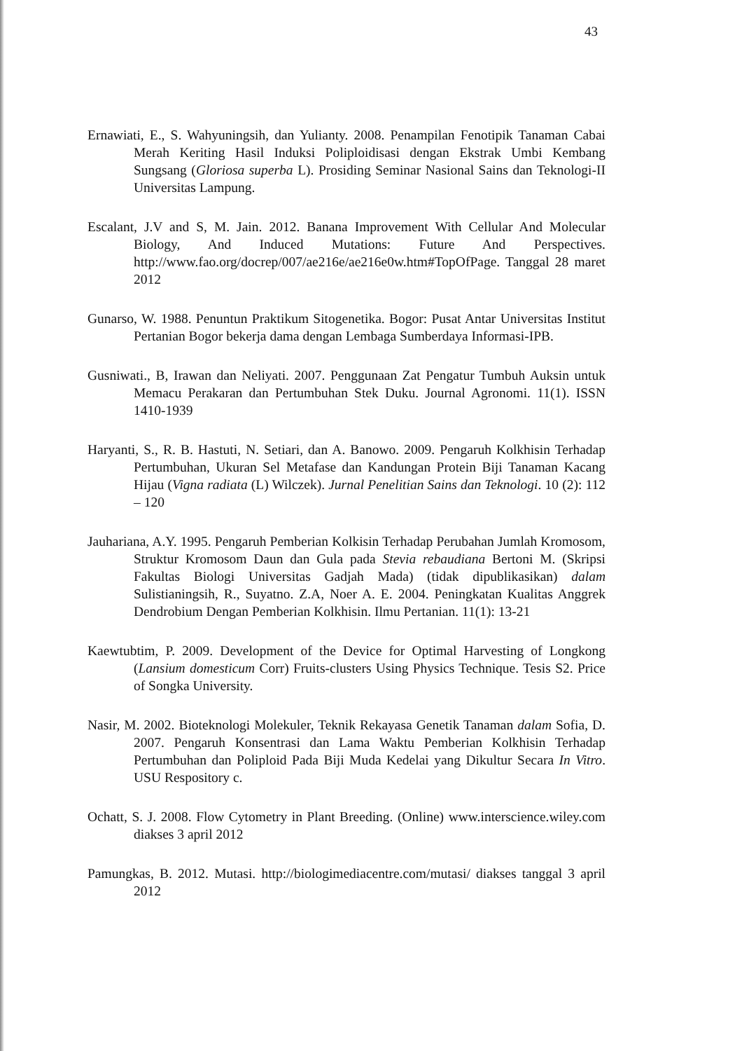43
Ernawiati, E., S. Wahyuningsih, dan Yulianty. 2008. Penampilan Fenotipik Tanaman Cabai Merah Keriting Hasil Induksi Poliploidisasi dengan Ekstrak Umbi Kembang Sungsang (Gloriosa superba L). Prosiding Seminar Nasional Sains dan Teknologi-II Universitas Lampung.
Escalant, J.V and S, M. Jain. 2012. Banana Improvement With Cellular And Molecular Biology, And Induced Mutations: Future And Perspectives. http://www.fao.org/docrep/007/ae216e/ae216e0w.htm#TopOfPage. Tanggal 28 maret 2012
Gunarso, W. 1988. Penuntun Praktikum Sitogenetika. Bogor: Pusat Antar Universitas Institut Pertanian Bogor bekerja dama dengan Lembaga Sumberdaya Informasi-IPB.
Gusniwati., B, Irawan dan Neliyati. 2007. Penggunaan Zat Pengatur Tumbuh Auksin untuk Memacu Perakaran dan Pertumbuhan Stek Duku. Journal Agronomi. 11(1). ISSN 1410-1939
Haryanti, S., R. B. Hastuti, N. Setiari, dan A. Banowo. 2009. Pengaruh Kolkhisin Terhadap Pertumbuhan, Ukuran Sel Metafase dan Kandungan Protein Biji Tanaman Kacang Hijau (Vigna radiata (L) Wilczek). Jurnal Penelitian Sains dan Teknologi. 10 (2): 112 – 120
Jauhariana, A.Y. 1995. Pengaruh Pemberian Kolkisin Terhadap Perubahan Jumlah Kromosom, Struktur Kromosom Daun dan Gula pada Stevia rebaudiana Bertoni M. (Skripsi Fakultas Biologi Universitas Gadjah Mada) (tidak dipublikasikan) dalam Sulistianingsih, R., Suyatno. Z.A, Noer A. E. 2004. Peningkatan Kualitas Anggrek Dendrobium Dengan Pemberian Kolkhisin. Ilmu Pertanian. 11(1): 13-21
Kaewtubtim, P. 2009. Development of the Device for Optimal Harvesting of Longkong (Lansium domesticum Corr) Fruits-clusters Using Physics Technique. Tesis S2. Price of Songka University.
Nasir, M. 2002. Bioteknologi Molekuler, Teknik Rekayasa Genetik Tanaman dalam Sofia, D. 2007. Pengaruh Konsentrasi dan Lama Waktu Pemberian Kolkhisin Terhadap Pertumbuhan dan Poliploid Pada Biji Muda Kedelai yang Dikultur Secara In Vitro. USU Respository c.
Ochatt, S. J. 2008. Flow Cytometry in Plant Breeding. (Online) www.interscience.wiley.com diakses 3 april 2012
Pamungkas, B. 2012. Mutasi. http://biologimediacentre.com/mutasi/ diakses tanggal 3 april 2012